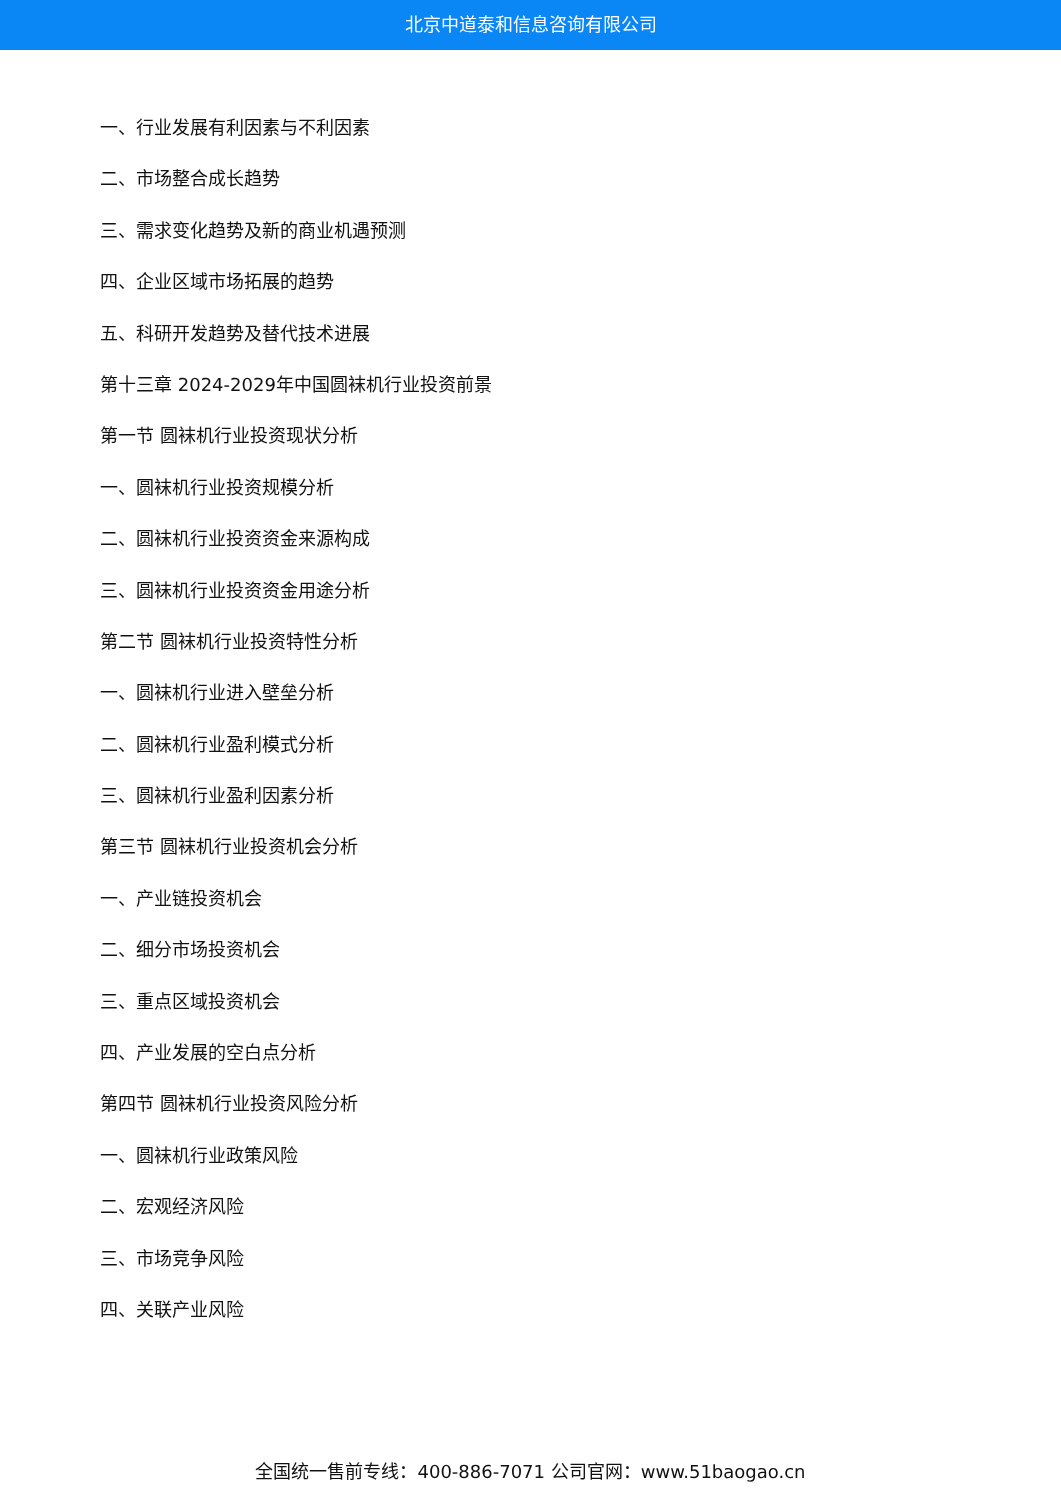北京中道泰和信息咨询有限公司
一、行业发展有利因素与不利因素
二、市场整合成长趋势
三、需求变化趋势及新的商业机遇预测
四、企业区域市场拓展的趋势
五、科研开发趋势及替代技术进展
第十三章 2024-2029年中国圆袜机行业投资前景
第一节 圆袜机行业投资现状分析
一、圆袜机行业投资规模分析
二、圆袜机行业投资资金来源构成
三、圆袜机行业投资资金用途分析
第二节 圆袜机行业投资特性分析
一、圆袜机行业进入壁垒分析
二、圆袜机行业盈利模式分析
三、圆袜机行业盈利因素分析
第三节 圆袜机行业投资机会分析
一、产业链投资机会
二、细分市场投资机会
三、重点区域投资机会
四、产业发展的空白点分析
第四节 圆袜机行业投资风险分析
一、圆袜机行业政策风险
二、宏观经济风险
三、市场竞争风险
四、关联产业风险
全国统一售前专线：400-886-7071 公司官网：www.51baogao.cn